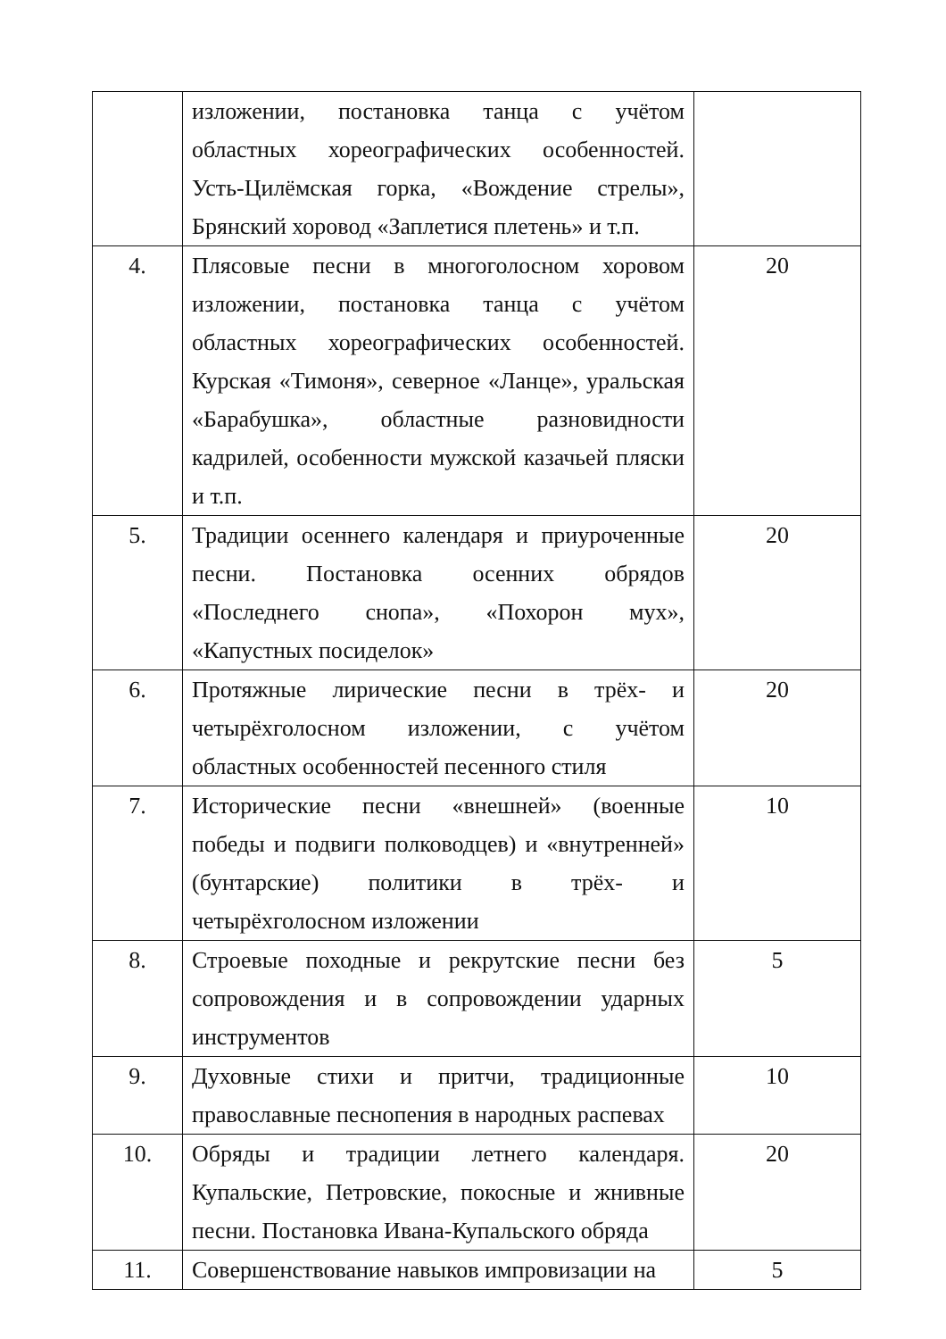| | изложении, постановка танца с учётом областных хореографических особенностей. Усть-Цилёмская горка, «Вождение стрелы», Брянский хоровод «Заплетися плетень» и т.п. | |
| 4. | Плясовые песни в многоголосном хоровом изложении, постановка танца с учётом областных хореографических особенностей. Курская «Тимоня», северное «Ланце», уральская «Барабушка», областные разновидности кадрилей, особенности мужской казачьей пляски и т.п. | 20 |
| 5. | Традиции осеннего календаря и приуроченные песни. Постановка осенних обрядов «Последнего снопа», «Похорон мух», «Капустных посиделок» | 20 |
| 6. | Протяжные лирические песни в трёх- и четырёхголосном изложении, с учётом областных особенностей песенного стиля | 20 |
| 7. | Исторические песни «внешней» (военные победы и подвиги полководцев) и «внутренней» (бунтарские) политики в трёх- и четырёхголосном изложении | 10 |
| 8. | Строевые походные и рекрутские песни без сопровождения и в сопровождении ударных инструментов | 5 |
| 9. | Духовные стихи и притчи, традиционные православные песнопения в народных распевах | 10 |
| 10. | Обряды и традиции летнего календаря. Купальские, Петровские, покосные и жнивные песни. Постановка Ивана-Купальского обряда | 20 |
| 11. | Совершенствование навыков импровизации на | 5 |